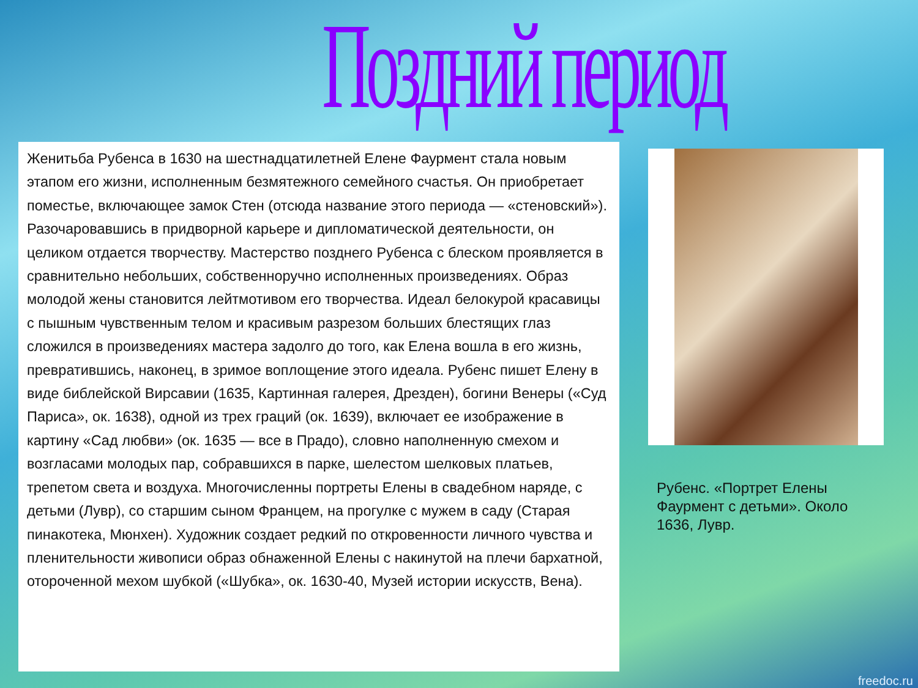Поздний период
Женитьба Рубенса в 1630 на шестнадцатилетней Елене Фаурмент стала новым этапом его жизни, исполненным безмятежного семейного счастья. Он приобретает поместье, включающее замок Стен (отсюда название этого периода — «стеновский»). Разочаровавшись в придворной карьере и дипломатической деятельности, он целиком отдается творчеству. Мастерство позднего Рубенса с блеском проявляется в сравнительно небольших, собственноручно исполненных произведениях. Образ молодой жены становится лейтмотивом его творчества. Идеал белокурой красавицы с пышным чувственным телом и красивым разрезом больших блестящих глаз сложился в произведениях мастера задолго до того, как Елена вошла в его жизнь, превратившись, наконец, в зримое воплощение этого идеала. Рубенс пишет Елену в виде библейской Вирсавии (1635, Картинная галерея, Дрезден), богини Венеры («Суд Париса», ок. 1638), одной из трех граций (ок. 1639), включает ее изображение в картину «Сад любви» (ок. 1635 — все в Прадо), словно наполненную смехом и возгласами молодых пар, собравшихся в парке, шелестом шелковых платьев, трепетом света и воздуха. Многочисленны портреты Елены в свадебном наряде, с детьми (Лувр), со старшим сыном Францем, на прогулке с мужем в саду (Старая пинакотека, Мюнхен). Художник создает редкий по откровенности личного чувства и пленительности живописи образ обнаженной Елены с накинутой на плечи бархатной, отороченной мехом шубкой («Шубка», ок. 1630-40, Музей истории искусств, Вена).
Рубенс. «Портрет Елены Фаурмент с детьми». Около 1636, Лувр.
freedoc.ru